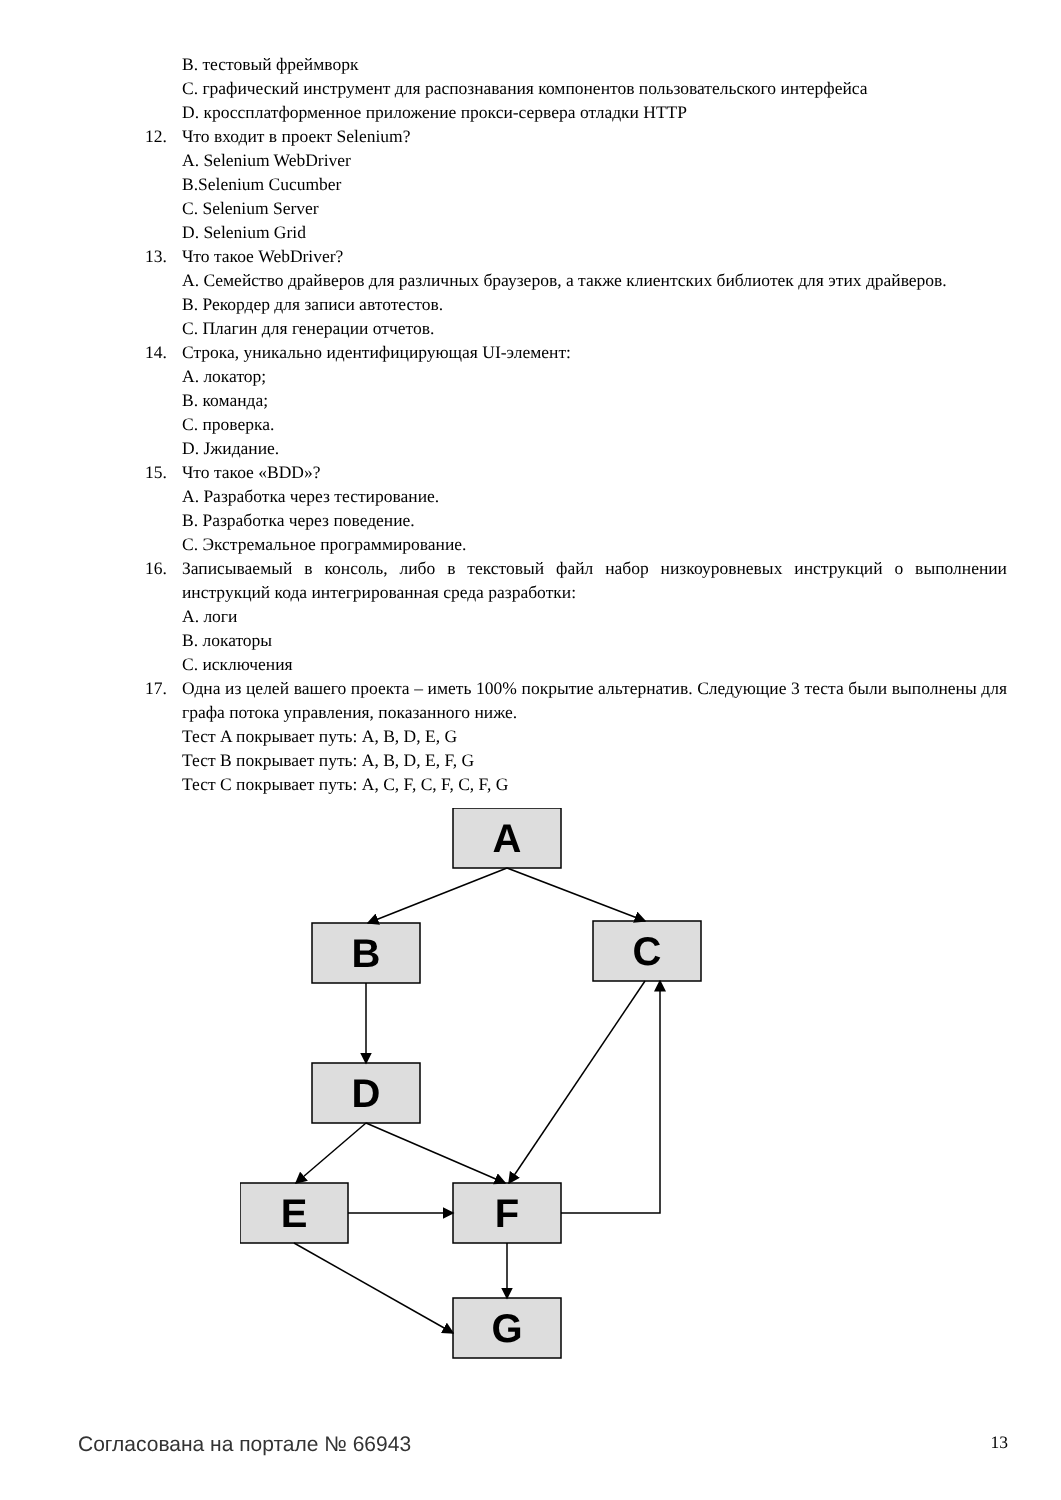B. тестовый фреймворк
C. графический инструмент для распознавания компонентов пользовательского интерфейса
D. кроссплатформенное приложение прокси-сервера отладки HTTP
12. Что входит в проект Selenium?
A. Selenium WebDriver
B.Selenium Cucumber
C. Selenium Server
D. Selenium Grid
13. Что такое WebDriver?
A. Семейство драйверов для различных браузеров, а также клиентских библиотек для этих драйверов.
B. Рекордер для записи автотестов.
C. Плагин для генерации отчетов.
14. Строка, уникально идентифицирующая UI-элемент:
A. локатор;
B. команда;
C. проверка.
D. Jжидание.
15. Что такое «BDD»?
A. Разработка через тестирование.
B. Разработка через поведение.
C. Экстремальное программирование.
16. Записываемый в консоль, либо в текстовый файл набор низкоуровневых инструкций о выполнении инструкций кода интегрированная среда разработки:
A. логи
B. локаторы
C. исключения
17. Одна из целей вашего проекта – иметь 100% покрытие альтернатив. Следующие 3 теста были выполнены для графа потока управления, показанного ниже.
Тест A покрывает путь: A, B, D, E, G
Тест B покрывает путь: A, B, D, E, F, G
Тест C покрывает путь: A, C, F, C, F, C, F, G
A
B
C
D
E
F
G
Согласована на портале № 66943 13